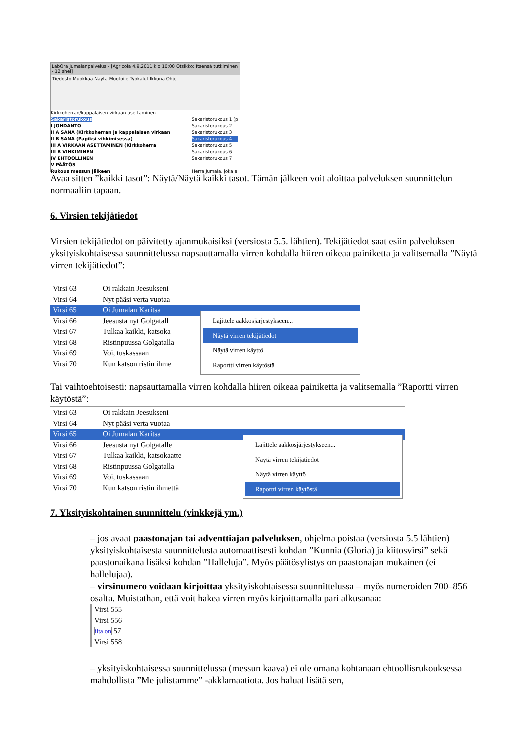LabOra Jumalanpalvelus - [Agricola 4.9.2011 klo 10:00 Otsikko: Itsensä tutkiminen - 12 shel]
Tiedosto Muokkaa Näytä Muotoile Työkalut Ikkuna Ohje
Kirkkoherran/kappalaisen virkaan asettaminen
Sakaristorukous
I JOHDANTO
II A SANA (Kirkkoherran ja kappalaisen virkaan
II B SANA (Papiksi vihkimisessä)
III A VIRKAAN ASETTAMINEN (Kirkkoherra
III B VIHKIMINEN
IV EHTOOLLINEN
V PÄÄTÖS
Rukous messun jälkeen
Sakaristorukous 1 (p
Sakaristorukous 2
Sakaristorukous 3
Sakaristorukous 4
Sakaristorukous 5
Sakaristorukous 6
Sakaristorukous 7
Herra Jumala, joka a
Avaa sitten ”kaikki tasot”: Näytä/Näytä kaikki tasot. Tämän jälkeen voit aloittaa palveluksen suunnittelun normaaliin tapaan.
6. Virsien tekijätiedot
Virsien tekijätiedot on päivitetty ajanmukaisiksi (versiosta 5.5. lähtien). Tekijätiedot saat esiin palveluksen yksityiskohtaisessa suunnittelussa napsauttamalla virren kohdalla hiiren oikeaa painiketta ja valitsemalla ”Näytä virren tekijätiedot”:
Virsi 63 Oi rakkain Jeesukseni
Virsi 64 Nyt pääsi verta vuotaa
Virsi 65 Oi Jumalan Karitsa
Virsi 66 Jeesusta nyt Golgatall
Virsi 67 Tulkaa kaikki, katsoka
Virsi 68 Ristinpuussa Golgatalla
Virsi 69 Voi, tuskassaan
Virsi 70 Kun katson ristin ihme
Lajittele aakkosjärjestykseen...
Näytä virren tekijätiedot
Näytä virren käyttö
Raportti virren käytöstä
Tai vaihtoehtoisesti: napsauttamalla virren kohdalla hiiren oikeaa painiketta ja valitsemalla ”Raportti virren käytöstä”:
Virsi 63 Oi rakkain Jeesukseni
Virsi 64 Nyt pääsi verta vuotaa
Virsi 65 Oi Jumalan Karitsa
Virsi 66 Jeesusta nyt Golgatalle
Virsi 67 Tulkaa kaikki, katsokaatte
Virsi 68 Ristinpuussa Golgatalla
Virsi 69 Voi, tuskassaan
Virsi 70 Kun katson ristin ihmettä
Lajittele aakkosjärjestykseen...
Näytä virren tekijätiedot
Näytä virren käyttö
Raportti virren käytöstä
7. Yksityiskohtainen suunnittelu (vinkkejä ym.)
– jos avaat paastonajan tai adventtiajan palveluksen, ohjelma poistaa (versiosta 5.5 lähtien) yksityiskohtaisesta suunnittelusta automaattisesti kohdan ”Kunnia (Gloria) ja kiitosvirsi” sekä paastonaikana lisäksi kohdan ”Halleluja”. Myös päätösylistys on paastonajan mukainen (ei hallelujaa).
– virsinumero voidaan kirjoittaa yksityiskohtaisessa suunnittelussa – myös numeroiden 700–856 osalta. Muistathan, että voit hakea virren myös kirjoittamalla pari alkusanaa:
Virsi 555
Virsi 556
ilta on 57
Virsi 558
– yksityiskohtaisessa suunnittelussa (messun kaava) ei ole omana kohtanaan ehtoollisrukouksessa mahdollista ”Me julistamme” -akklamaatiota. Jos haluat lisätä sen,